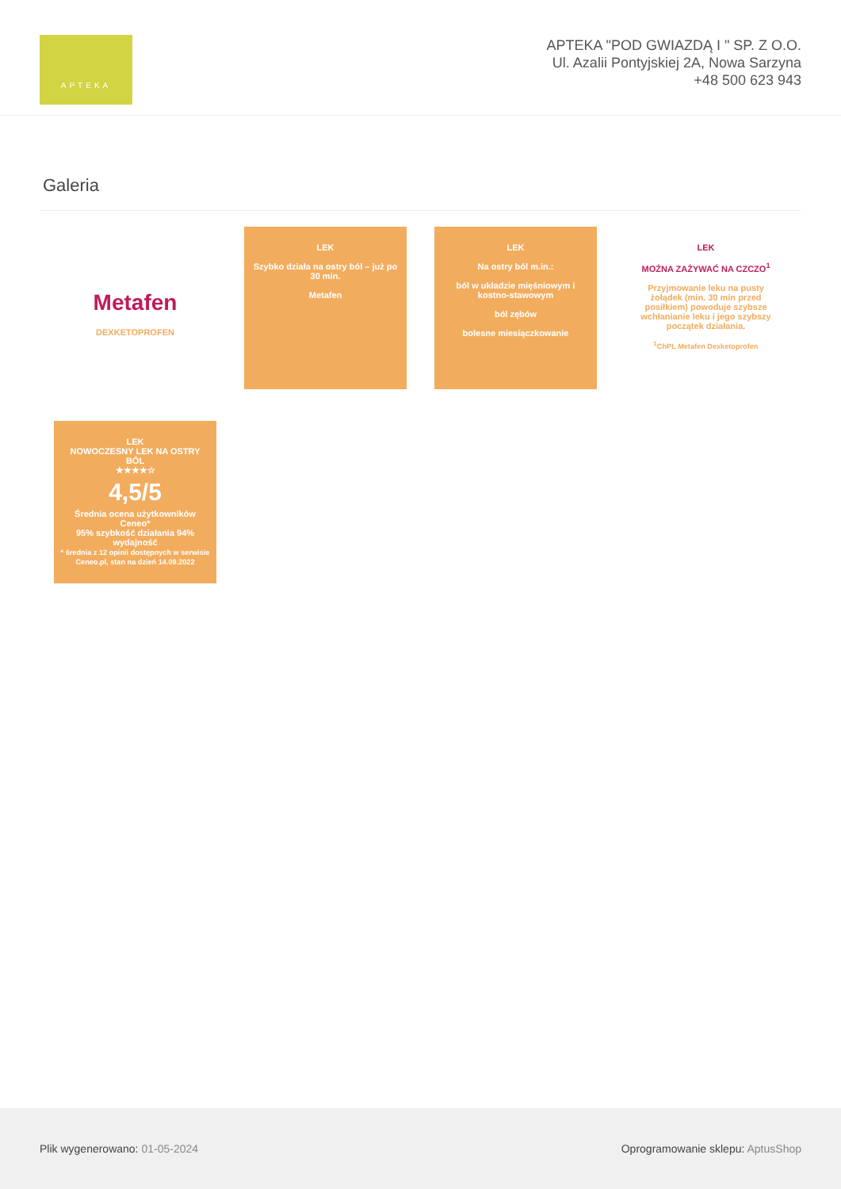APTEKA
APTEKA "POD GWIAZDĄ I " SP. Z O.O.
Ul. Azalii Pontyjskiej 2A, Nowa Sarzyna
+48 500 623 943
Galeria
Metafen
DEXKETOPROFEN
LEK
Szybko działa na ostry ból – już po 30 min.
Metafen
LEK
Na ostry ból m.in.:
ból w układzie mięśniowym i kostno-stawowym
ból zębów
bolesne miesiączkowanie
LEK
MOŻNA ZAŻYWAĆ NA CZCZO<sup>1</sup>
Przyjmowanie leku na pusty żołądek (min. 30 min przed posiłkiem) powoduje szybsze wchłanianie leku i jego szybszy początek działania.
<sup>1</sup> ChPL Metafen Dexketoprofen
LEK
NOWOCZESNY LEK NA OSTRY BÓL
★★★★☆
4,5/5
Średnia ocena użytkowników Ceneo*
95% szybkość działania 94% wydajność
* średnia z 12 opinii dostępnych w serwisie Ceneo.pl, stan na dzień 14.09.2022
Plik wygenerowano: 01-05-2024
Oprogramowanie sklepu: AptusShop